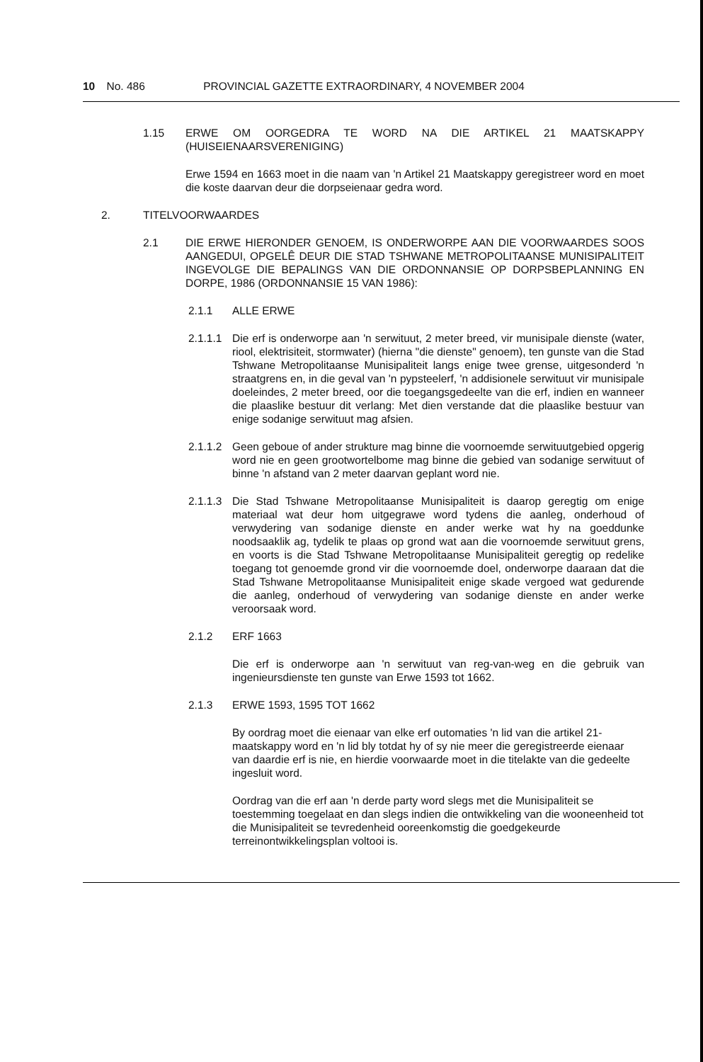10 No. 486 PROVINCIAL GAZETTE EXTRAORDINARY, 4 NOVEMBER 2004
1.15 ERWE OM OORGEDRA TE WORD NA DIE ARTIKEL 21 MAATSKAPPY (HUISEIENAARSVERENIGING)
Erwe 1594 en 1663 moet in die naam van 'n Artikel 21 Maatskappy geregistreer word en moet die koste daarvan deur die dorpseienaar gedra word.
2. TITELVOORWAARDES
2.1 DIE ERWE HIERONDER GENOEM, IS ONDERWORPE AAN DIE VOORWAARDES SOOS AANGEDUI, OPGELÊ DEUR DIE STAD TSHWANE METROPOLITAANSE MUNISIPALITEIT INGEVOLGE DIE BEPALINGS VAN DIE ORDONNANSIE OP DORPSBEPLANNING EN DORPE, 1986 (ORDONNANSIE 15 VAN 1986):
2.1.1 ALLE ERWE
2.1.1.1
Die erf is onderworpe aan 'n serwituut, 2 meter breed, vir munisipale dienste (water, riool, elektrisiteit, stormwater) (hierna "die dienste" genoem), ten gunste van die Stad Tshwane Metropolitaanse Munisipaliteit langs enige twee grense, uitgesonderd 'n straatgrens en, in die geval van 'n pypsteelerf, 'n addisionele serwituut vir munisipale doeleindes, 2 meter breed, oor die toegangsgedeelte van die erf, indien en wanneer die plaaslike bestuur dit verlang: Met dien verstande dat die plaaslike bestuur van enige sodanige serwituut mag afsien.
2.1.1.2
Geen geboue of ander strukture mag binne die voornoemde serwituutgebied opgerig word nie en geen grootwortelbome mag binne die gebied van sodanige serwituut of binne 'n afstand van 2 meter daarvan geplant word nie.
2.1.1.3
Die Stad Tshwane Metropolitaanse Munisipaliteit is daarop geregtig om enige materiaal wat deur hom uitgegrawe word tydens die aanleg, onderhoud of verwydering van sodanige dienste en ander werke wat hy na goeddunke noodsaaklik ag, tydelik te plaas op grond wat aan die voornoemde serwituut grens, en voorts is die Stad Tshwane Metropolitaanse Munisipaliteit geregtig op redelike toegang tot genoemde grond vir die voornoemde doel, onderworpe daaraan dat die Stad Tshwane Metropolitaanse Munisipaliteit enige skade vergoed wat gedurende die aanleg, onderhoud of verwydering van sodanige dienste en ander werke veroorsaak word.
2.1.2 ERF 1663
Die erf is onderworpe aan 'n serwituut van reg-van-weg en die gebruik van ingenieursdienste ten gunste van Erwe 1593 tot 1662.
2.1.3 ERWE 1593, 1595 TOT 1662
By oordrag moet die eienaar van elke erf outomaties 'n lid van die artikel 21-maatskappy word en 'n lid bly totdat hy of sy nie meer die geregistreerde eienaar van daardie erf is nie, en hierdie voorwaarde moet in die titelakte van die gedeelte ingesluit word.
Oordrag van die erf aan 'n derde party word slegs met die Munisipaliteit se toestemming toegelaat en dan slegs indien die ontwikkeling van die wooneenheid tot die Munisipaliteit se tevredenheid ooreenkomstig die goedgekeurde terreinontwikkelingsplan voltooi is.